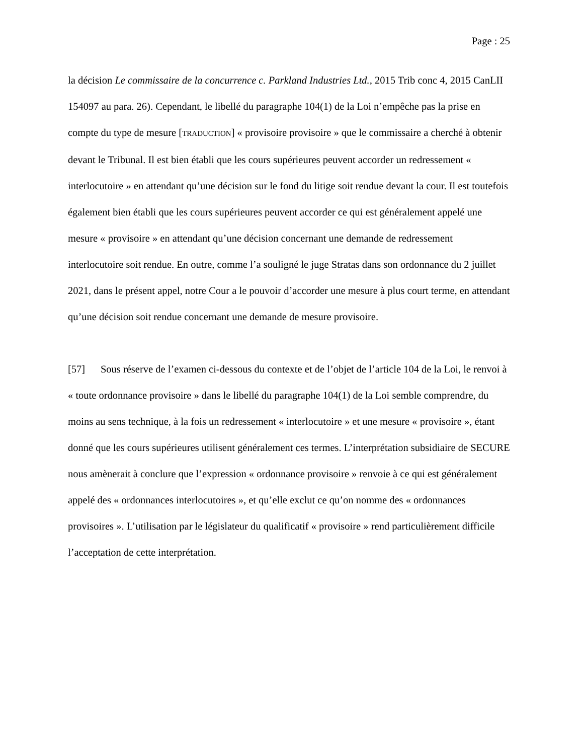Page : 25
la décision Le commissaire de la concurrence c. Parkland Industries Ltd., 2015 Trib conc 4, 2015 CanLII 154097 au para. 26). Cependant, le libellé du paragraphe 104(1) de la Loi n’empêche pas la prise en compte du type de mesure [TRADUCTION] « provisoire provisoire » que le commissaire a cherché à obtenir devant le Tribunal. Il est bien établi que les cours supérieures peuvent accorder un redressement « interlocutoire » en attendant qu’une décision sur le fond du litige soit rendue devant la cour. Il est toutefois également bien établi que les cours supérieures peuvent accorder ce qui est généralement appelé une mesure « provisoire » en attendant qu’une décision concernant une demande de redressement interlocutoire soit rendue. En outre, comme l’a souligné le juge Stratas dans son ordonnance du 2 juillet 2021, dans le présent appel, notre Cour a le pouvoir d’accorder une mesure à plus court terme, en attendant qu’une décision soit rendue concernant une demande de mesure provisoire.
[57] Sous réserve de l’examen ci-dessous du contexte et de l’objet de l’article 104 de la Loi, le renvoi à « toute ordonnance provisoire » dans le libellé du paragraphe 104(1) de la Loi semble comprendre, du moins au sens technique, à la fois un redressement « interlocutoire » et une mesure « provisoire », étant donné que les cours supérieures utilisent généralement ces termes. L’interprétation subsidiaire de SECURE nous amènerait à conclure que l’expression « ordonnance provisoire » renvoie à ce qui est généralement appelé des « ordonnances interlocutoires », et qu’elle exclut ce qu’on nomme des « ordonnances provisoires ». L’utilisation par le législateur du qualificatif « provisoire » rend particulièrement difficile l’acceptation de cette interprétation.